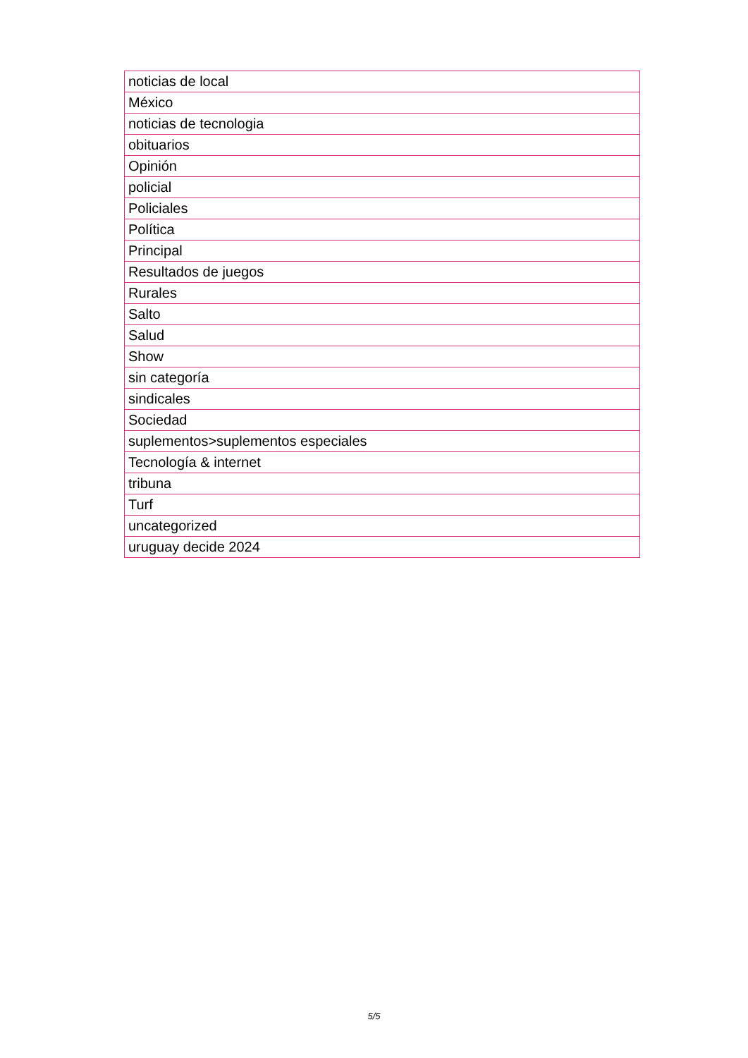| noticias de local |
| México |
| noticias de tecnologia |
| obituarios |
| Opinión |
| policial |
| Policiales |
| Política |
| Principal |
| Resultados de juegos |
| Rurales |
| Salto |
| Salud |
| Show |
| sin categoría |
| sindicales |
| Sociedad |
| suplementos>suplementos especiales |
| Tecnología & internet |
| tribuna |
| Turf |
| uncategorized |
| uruguay decide 2024 |
5/5